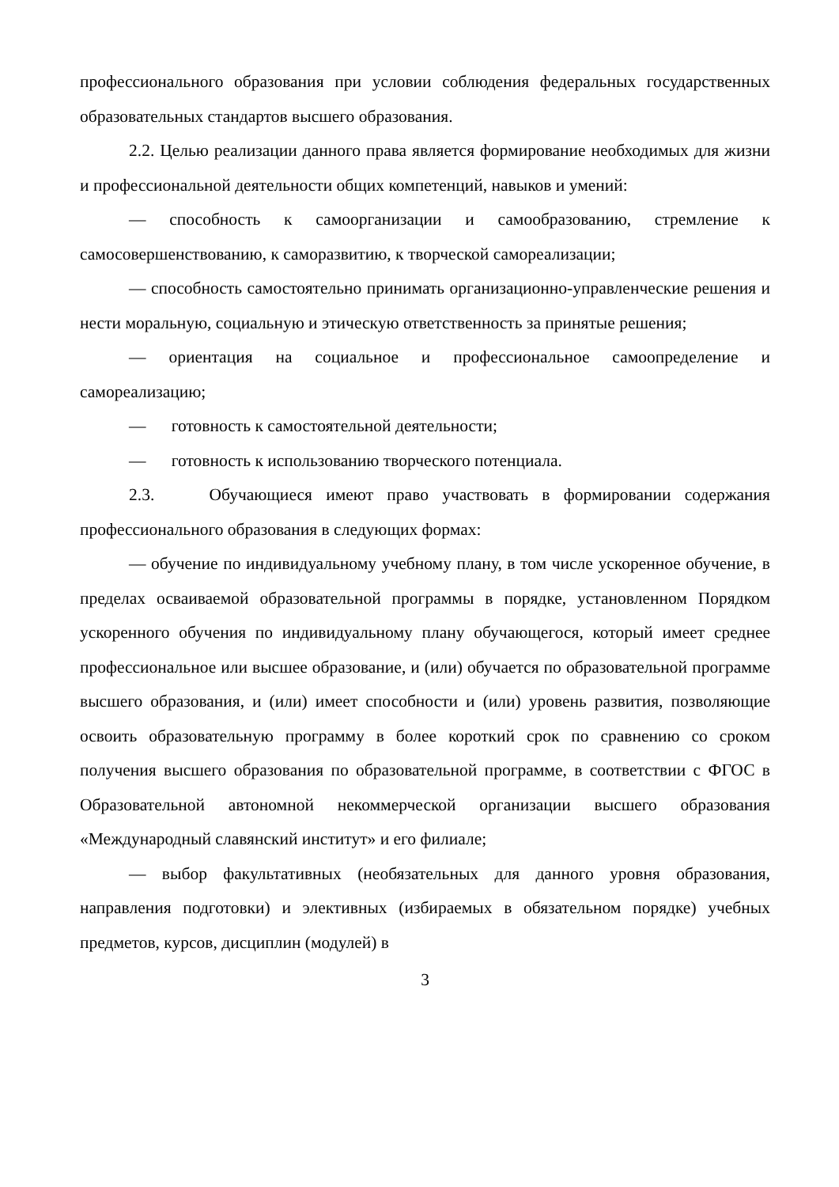профессионального образования при условии соблюдения федеральных государственных образовательных стандартов высшего образования.
2.2. Целью реализации данного права является формирование необходимых для жизни и профессиональной деятельности общих компетенций, навыков и умений:
— способность к самоорганизации и самообразованию, стремление к самосовершенствованию, к саморазвитию, к творческой самореализации;
— способность самостоятельно принимать организационно-управленческие решения и нести моральную, социальную и этическую ответственность за принятые решения;
— ориентация на социальное и профессиональное самоопределение и самореализацию;
— готовность к самостоятельной деятельности;
— готовность к использованию творческого потенциала.
2.3. Обучающиеся имеют право участвовать в формировании содержания профессионального образования в следующих формах:
— обучение по индивидуальному учебному плану, в том числе ускоренное обучение, в пределах осваиваемой образовательной программы в порядке, установленном Порядком ускоренного обучения по индивидуальному плану обучающегося, который имеет среднее профессиональное или высшее образование, и (или) обучается по образовательной программе высшего образования, и (или) имеет способности и (или) уровень развития, позволяющие освоить образовательную программу в более короткий срок по сравнению со сроком получения высшего образования по образовательной программе, в соответствии с ФГОС в Образовательной автономной некоммерческой организации высшего образования «Международный славянский институт» и его филиале;
— выбор факультативных (необязательных для данного уровня образования, направления подготовки) и элективных (избираемых в обязательном порядке) учебных предметов, курсов, дисциплин (модулей) в
3